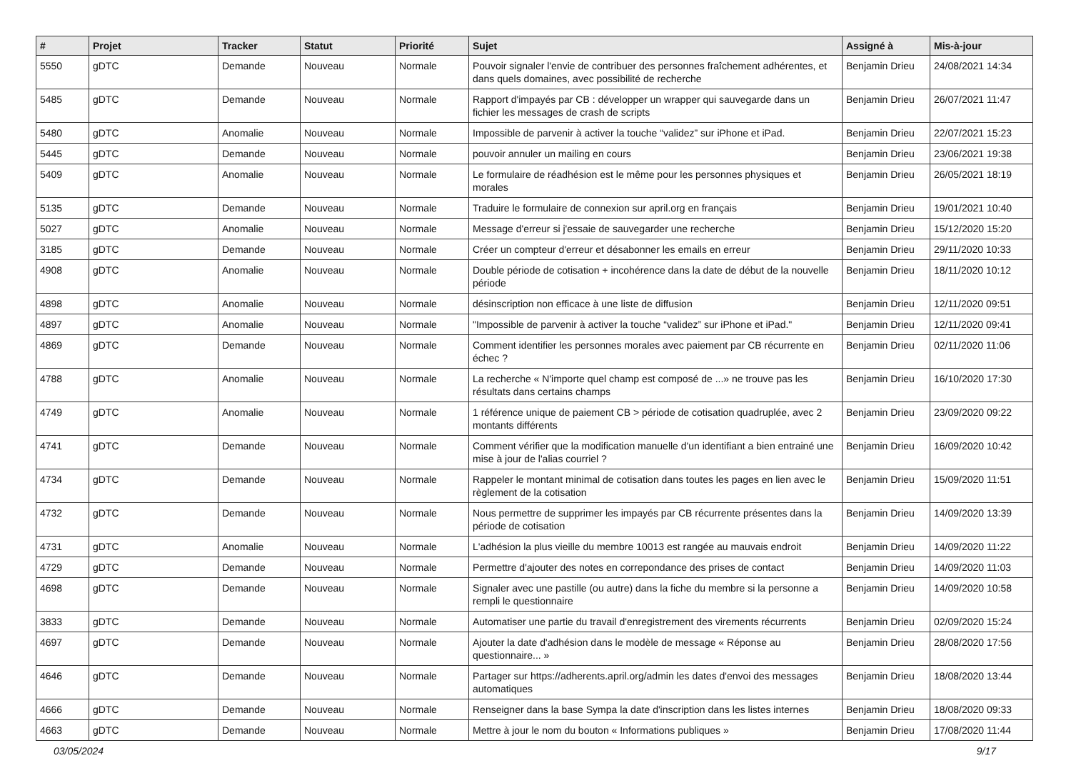| # | Projet | Tracker | Statut | Priorité | Sujet | Assigné à | Mis-à-jour |
| --- | --- | --- | --- | --- | --- | --- | --- |
| 5550 | gDTC | Demande | Nouveau | Normale | Pouvoir signaler l'envie de contribuer des personnes fraîchement adhérentes, et dans quels domaines, avec possibilité de recherche | Benjamin Drieu | 24/08/2021 14:34 |
| 5485 | gDTC | Demande | Nouveau | Normale | Rapport d'impayés par CB : développer un wrapper qui sauvegarde dans un fichier les messages de crash de scripts | Benjamin Drieu | 26/07/2021 11:47 |
| 5480 | gDTC | Anomalie | Nouveau | Normale | Impossible de parvenir à activer la touche “validez” sur iPhone et iPad. | Benjamin Drieu | 22/07/2021 15:23 |
| 5445 | gDTC | Demande | Nouveau | Normale | pouvoir annuler un mailing en cours | Benjamin Drieu | 23/06/2021 19:38 |
| 5409 | gDTC | Anomalie | Nouveau | Normale | Le formulaire de réadhésion est le même pour les personnes physiques et morales | Benjamin Drieu | 26/05/2021 18:19 |
| 5135 | gDTC | Demande | Nouveau | Normale | Traduire le formulaire de connexion sur april.org en français | Benjamin Drieu | 19/01/2021 10:40 |
| 5027 | gDTC | Anomalie | Nouveau | Normale | Message d'erreur si j'essaie de sauvegarder une recherche | Benjamin Drieu | 15/12/2020 15:20 |
| 3185 | gDTC | Demande | Nouveau | Normale | Créer un compteur d'erreur et désabonner les emails en erreur | Benjamin Drieu | 29/11/2020 10:33 |
| 4908 | gDTC | Anomalie | Nouveau | Normale | Double période de cotisation + incohérence dans la date de début de la nouvelle période | Benjamin Drieu | 18/11/2020 10:12 |
| 4898 | gDTC | Anomalie | Nouveau | Normale | désinscription non efficace à une liste de diffusion | Benjamin Drieu | 12/11/2020 09:51 |
| 4897 | gDTC | Anomalie | Nouveau | Normale | "Impossible de parvenir à activer la touche “validez” sur iPhone et iPad." | Benjamin Drieu | 12/11/2020 09:41 |
| 4869 | gDTC | Demande | Nouveau | Normale | Comment identifier les personnes morales avec paiement par CB récurrente en échec ? | Benjamin Drieu | 02/11/2020 11:06 |
| 4788 | gDTC | Anomalie | Nouveau | Normale | La recherche « N'importe quel champ est composé de ...» ne trouve pas les résultats dans certains champs | Benjamin Drieu | 16/10/2020 17:30 |
| 4749 | gDTC | Anomalie | Nouveau | Normale | 1 référence unique de paiement CB > période de cotisation quadruplée, avec 2 montants différents | Benjamin Drieu | 23/09/2020 09:22 |
| 4741 | gDTC | Demande | Nouveau | Normale | Comment vérifier que la modification manuelle d'un identifiant a bien entrainé une mise à jour de l'alias courriel ? | Benjamin Drieu | 16/09/2020 10:42 |
| 4734 | gDTC | Demande | Nouveau | Normale | Rappeler le montant minimal de cotisation dans toutes les pages en lien avec le règlement de la cotisation | Benjamin Drieu | 15/09/2020 11:51 |
| 4732 | gDTC | Demande | Nouveau | Normale | Nous permettre de supprimer les impayés par CB récurrente présentes dans la période de cotisation | Benjamin Drieu | 14/09/2020 13:39 |
| 4731 | gDTC | Anomalie | Nouveau | Normale | L'adhésion la plus vieille du membre 10013 est rangée au mauvais endroit | Benjamin Drieu | 14/09/2020 11:22 |
| 4729 | gDTC | Demande | Nouveau | Normale | Permettre d'ajouter des notes en correpondance des prises de contact | Benjamin Drieu | 14/09/2020 11:03 |
| 4698 | gDTC | Demande | Nouveau | Normale | Signaler avec une pastille (ou autre) dans la fiche du membre si la personne a rempli le questionnaire | Benjamin Drieu | 14/09/2020 10:58 |
| 3833 | gDTC | Demande | Nouveau | Normale | Automatiser une partie du travail d'enregistrement des virements récurrents | Benjamin Drieu | 02/09/2020 15:24 |
| 4697 | gDTC | Demande | Nouveau | Normale | Ajouter la date d'adhésion dans le modèle de message « Réponse au questionnaire... » | Benjamin Drieu | 28/08/2020 17:56 |
| 4646 | gDTC | Demande | Nouveau | Normale | Partager sur https://adherents.april.org/admin les dates d'envoi des messages automatiques | Benjamin Drieu | 18/08/2020 13:44 |
| 4666 | gDTC | Demande | Nouveau | Normale | Renseigner dans la base Sympa la date d'inscription dans les listes internes | Benjamin Drieu | 18/08/2020 09:33 |
| 4663 | gDTC | Demande | Nouveau | Normale | Mettre à jour le nom du bouton « Informations publiques » | Benjamin Drieu | 17/08/2020 11:44 |
03/05/2024 9/17